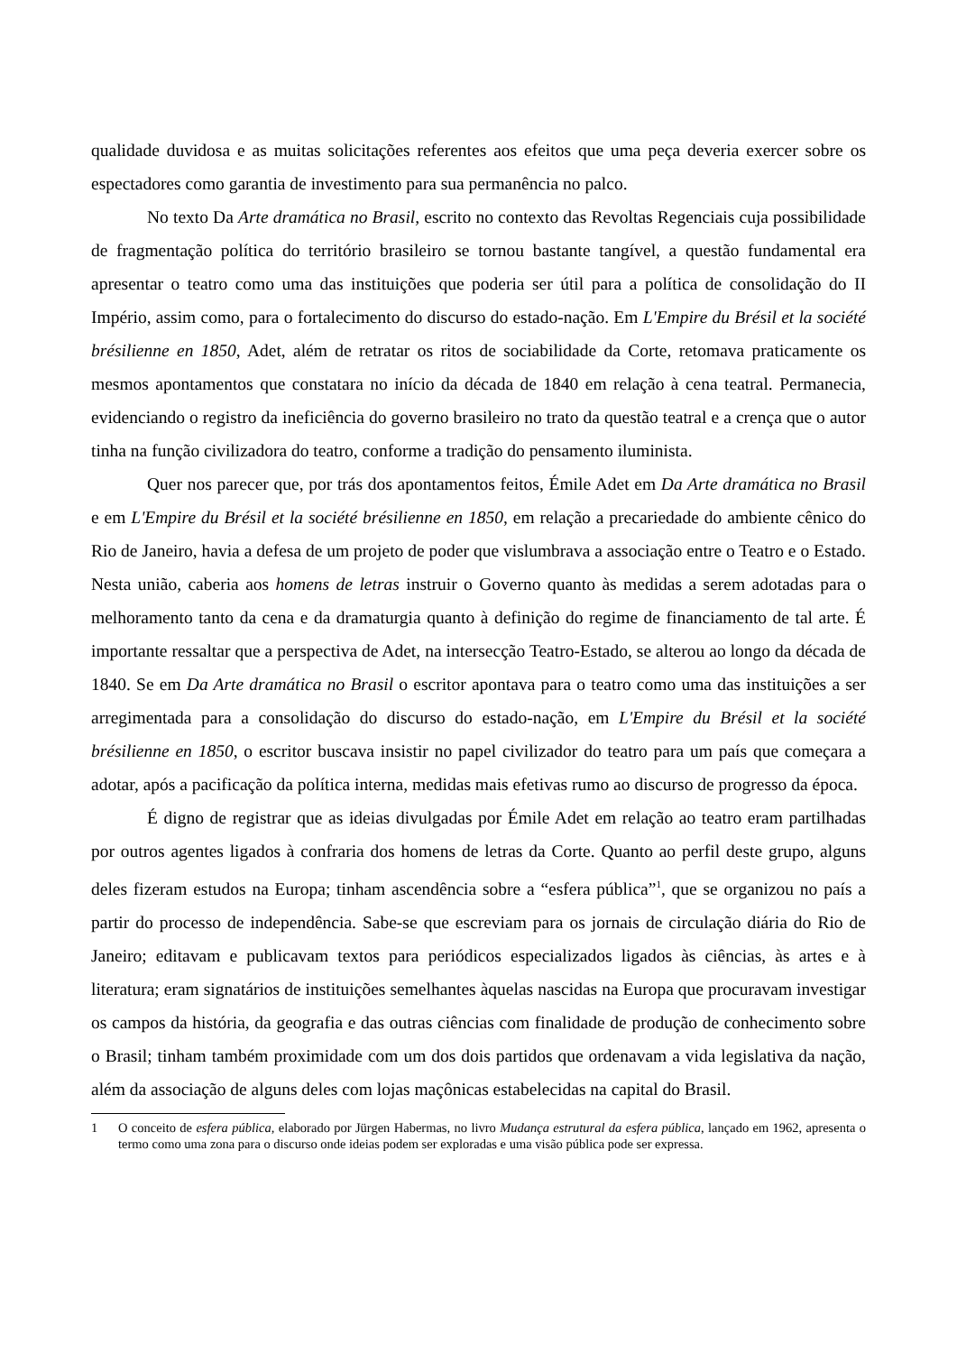qualidade duvidosa e as muitas solicitações referentes aos efeitos que uma peça deveria exercer sobre os espectadores como garantia de investimento para sua permanência no palco.
No texto Da Arte dramática no Brasil, escrito no contexto das Revoltas Regenciais cuja possibilidade de fragmentação política do território brasileiro se tornou bastante tangível, a questão fundamental era apresentar o teatro como uma das instituições que poderia ser útil para a política de consolidação do II Império, assim como, para o fortalecimento do discurso do estado-nação. Em L'Empire du Brésil et la société brésilienne en 1850, Adet, além de retratar os ritos de sociabilidade da Corte, retomava praticamente os mesmos apontamentos que constatara no início da década de 1840 em relação à cena teatral. Permanecia, evidenciando o registro da ineficiência do governo brasileiro no trato da questão teatral e a crença que o autor tinha na função civilizadora do teatro, conforme a tradição do pensamento iluminista.
Quer nos parecer que, por trás dos apontamentos feitos, Émile Adet em Da Arte dramática no Brasil e em L'Empire du Brésil et la société brésilienne en 1850, em relação a precariedade do ambiente cênico do Rio de Janeiro, havia a defesa de um projeto de poder que vislumbrava a associação entre o Teatro e o Estado. Nesta união, caberia aos homens de letras instruir o Governo quanto às medidas a serem adotadas para o melhoramento tanto da cena e da dramaturgia quanto à definição do regime de financiamento de tal arte. É importante ressaltar que a perspectiva de Adet, na intersecção Teatro-Estado, se alterou ao longo da década de 1840. Se em Da Arte dramática no Brasil o escritor apontava para o teatro como uma das instituições a ser arregimentada para a consolidação do discurso do estado-nação, em L'Empire du Brésil et la société brésilienne en 1850, o escritor buscava insistir no papel civilizador do teatro para um país que começara a adotar, após a pacificação da política interna, medidas mais efetivas rumo ao discurso de progresso da época.
É digno de registrar que as ideias divulgadas por Émile Adet em relação ao teatro eram partilhadas por outros agentes ligados à confraria dos homens de letras da Corte. Quanto ao perfil deste grupo, alguns deles fizeram estudos na Europa; tinham ascendência sobre a “esfera pública”<sup>1</sup>, que se organizou no país a partir do processo de independência. Sabe-se que escreviam para os jornais de circulação diária do Rio de Janeiro; editavam e publicavam textos para periódicos especializados ligados às ciências, às artes e à literatura; eram signatários de instituições semelhantes àquelas nascidas na Europa que procuravam investigar os campos da história, da geografia e das outras ciências com finalidade de produção de conhecimento sobre o Brasil; tinham também proximidade com um dos dois partidos que ordenavam a vida legislativa da nação, além da associação de alguns deles com lojas maçônicas estabelecidas na capital do Brasil.
1 O conceito de esfera pública, elaborado por Jürgen Habermas, no livro Mudança estrutural da esfera pública, lançado em 1962, apresenta o termo como uma zona para o discurso onde ideias podem ser exploradas e uma visão pública pode ser expressa.